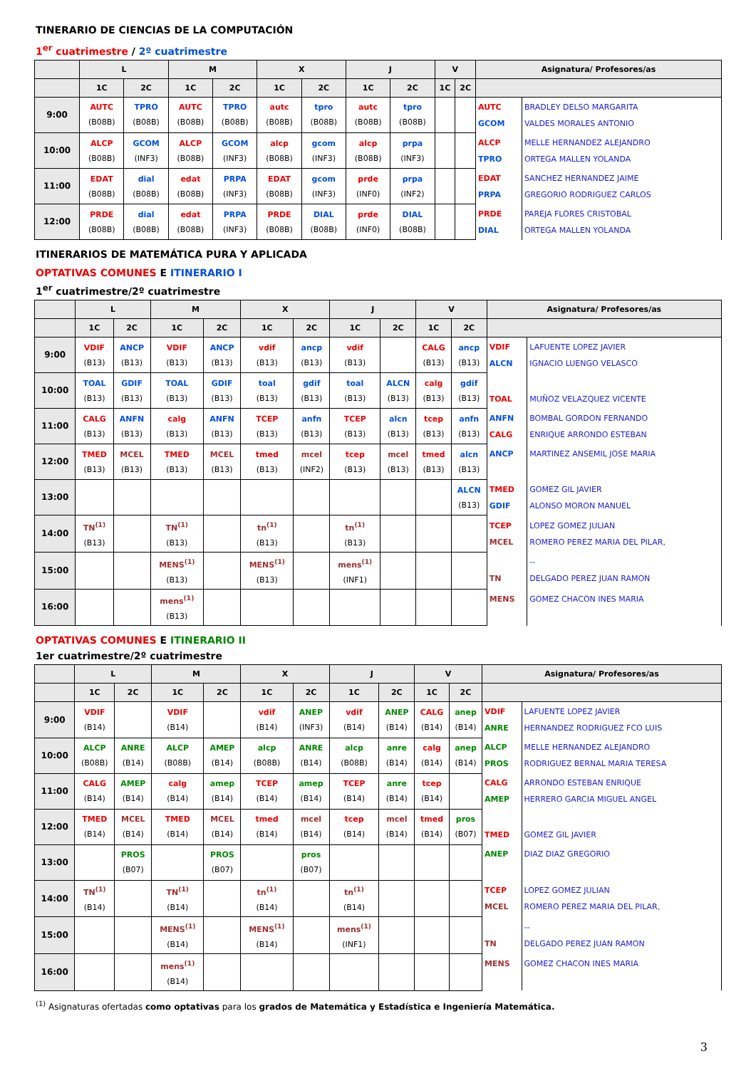TINERARIO DE CIENCIAS DE LA COMPUTACIÓN
1<sup>er</sup> cuatrimestre / 2º cuatrimestre
| | L | | M | | X | | J | | V | | Asignatura/ Profesores/as | |
| --- | --- | --- | --- | --- | --- | --- | --- | --- | --- | --- | --- | --- |
| | 1C | 2C | 1C | 2C | 1C | 2C | 1C | 2C | 1C | 2C | | |
| 9:00 | AUTC (B08B) | TPRO (B08B) | AUTC (B08B) | TPRO (B08B) | autc (B08B) | tpro (B08B) | autc (B08B) | tpro (B08B) | | | AUTC GCOM | BRADLEY DELSO MARGARITA VALDES MORALES ANTONIO |
| 10:00 | ALCP (B08B) | GCOM (INF3) | ALCP (B08B) | GCOM (INF3) | alcp (B08B) | gcom (INF3) | alcp (B08B) | prpa (INF3) | | | ALCP TPRO | MELLE HERNANDEZ ALEJANDRO ORTEGA MALLEN YOLANDA |
| 11:00 | EDAT (B08B) | dial (B08B) | edat (B08B) | PRPA (INF3) | EDAT (B08B) | gcom (INF3) | prde (INF0) | prpa (INF2) | | | EDAT PRPA | SANCHEZ HERNANDEZ JAIME GREGORIO RODRIGUEZ CARLOS |
| 12:00 | PRDE (B08B) | dial (B08B) | edat (B08B) | PRPA (INF3) | PRDE (B08B) | DIAL (B08B) | prde (INF0) | DIAL (B08B) | | | PRDE DIAL | PAREJA FLORES CRISTOBAL ORTEGA MALLEN YOLANDA |
ITINERARIOS DE MATEMÁTICA PURA Y APLICADA
OPTATIVAS COMUNES E ITINERARIO I
1<sup>er</sup> cuatrimestre/2º cuatrimestre
| | L | | M | | X | | J | | V | | Asignatura/ Profesores/as | |
| --- | --- | --- | --- | --- | --- | --- | --- | --- | --- | --- | --- | --- |
| | 1C | 2C | 1C | 2C | 1C | 2C | 1C | 2C | 1C | 2C | | |
| 9:00 | VDIF (B13) | ANCP (B13) | VDIF (B13) | ANCP (B13) | vdif (B13) | ancp (B13) | vdif (B13) | | CALG (B13) | ancp (B13) | VDIF ALCN | LAFUENTE LOPEZ JAVIER IGNACIO LUENGO VELASCO |
| 10:00 | TOAL (B13) | GDIF (B13) | TOAL (B13) | GDIF (B13) | toal (B13) | gdif (B13) | toal (B13) | ALCN (B13) | calg (B13) | gdif (B13) | TOAL | MUÑOZ VELAZQUEZ VICENTE |
| 11:00 | CALG (B13) | ANFN (B13) | calg (B13) | ANFN (B13) | TCEP (B13) | anfn (B13) | TCEP (B13) | alcn (B13) | tcep (B13) | anfn (B13) | ANFN CALG | BOMBAL GORDON FERNANDO ENRIQUE ARRONDO ESTEBAN |
| 12:00 | TMED (B13) | MCEL (B13) | TMED (B13) | MCEL (B13) | tmed (B13) | mcel (INF2) | tcep (B13) | mcel (B13) | tmed (B13) | alcn (B13) | ANCP | MARTINEZ ANSEMIL JOSE MARIA |
| 13:00 | | | | | | | | | | ALCN (B13) | TMED GDIF | GOMEZ GIL JAVIER ALONSO MORON MANUEL |
| 14:00 | TN<sup>(1)</sup> (B13) | | TN<sup>(1)</sup> (B13) | | tn<sup>(1)</sup> (B13) | | tn<sup>(1)</sup> (B13) | | | | TCEP MCEL | LOPEZ GOMEZ JULIAN ROMERO PEREZ MARIA DEL PILAR, |
| 15:00 | | | MENS<sup>(1)</sup> (B13) | | MENS<sup>(1)</sup> (B13) | | mens<sup>(1)</sup> (INF1) | | | | TN | -- DELGADO PEREZ JUAN RAMON |
| 16:00 | | | mens<sup>(1)</sup> (B13) | | | | | | | | MENS | GOMEZ CHACON INES MARIA |
OPTATIVAS COMUNES E ITINERARIO II
1er cuatrimestre/2º cuatrimestre
| | L | | M | | X | | J | | V | | Asignatura/ Profesores/as | |
| --- | --- | --- | --- | --- | --- | --- | --- | --- | --- | --- | --- | --- |
| | 1C | 2C | 1C | 2C | 1C | 2C | 1C | 2C | 1C | 2C | | |
| 9:00 | VDIF (B14) | | VDIF (B14) | | vdif (B14) | ANEP (INF3) | vdif (B14) | ANEP (B14) | CALG (B14) | anep (B14) | VDIF ANRE | LAFUENTE LOPEZ JAVIER HERNANDEZ RODRIGUEZ FCO LUIS |
| 10:00 | ALCP (B08B) | ANRE (B14) | ALCP (B08B) | AMEP (B14) | alcp (B08B) | ANRE (B14) | alcp (B08B) | anre (B14) | calg (B14) | anep (B14) | ALCP PROS | MELLE HERNANDEZ ALEJANDRO RODRIGUEZ BERNAL MARIA TERESA |
| 11:00 | CALG (B14) | AMEP (B14) | calg (B14) | amep (B14) | TCEP (B14) | amep (B14) | TCEP (B14) | anre (B14) | tcep (B14) | | CALG AMEP | ARRONDO ESTEBAN ENRIQUE HERRERO GARCIA MIGUEL ANGEL |
| 12:00 | TMED (B14) | MCEL (B14) | TMED (B14) | MCEL (B14) | tmed (B14) | mcel (B14) | tcep (B14) | mcel (B14) | tmed (B14) | pros (B07) | TMED | GOMEZ GIL JAVIER |
| 13:00 | | PROS (B07) | | PROS (B07) | | pros (B07) | | | | | ANEP | DIAZ DIAZ GREGORIO |
| 14:00 | TN<sup>(1)</sup> (B14) | | TN<sup>(1)</sup> (B14) | | tn<sup>(1)</sup> (B14) | | tn<sup>(1)</sup> (B14) | | | | TCEP MCEL | LOPEZ GOMEZ JULIAN ROMERO PEREZ MARIA DEL PILAR, |
| 15:00 | | | MENS<sup>(1)</sup> (B14) | | MENS<sup>(1)</sup> (B14) | | mens<sup>(1)</sup> (INF1) | | | | TN | -- DELGADO PEREZ JUAN RAMON |
| 16:00 | | | mens<sup>(1)</sup> (B14) | | | | | | | | MENS | GOMEZ CHACON INES MARIA |
<sup>(1)</sup> Asignaturas ofertadas como optativas para los grados de Matemática y Estadística e Ingeniería Matemática.
3